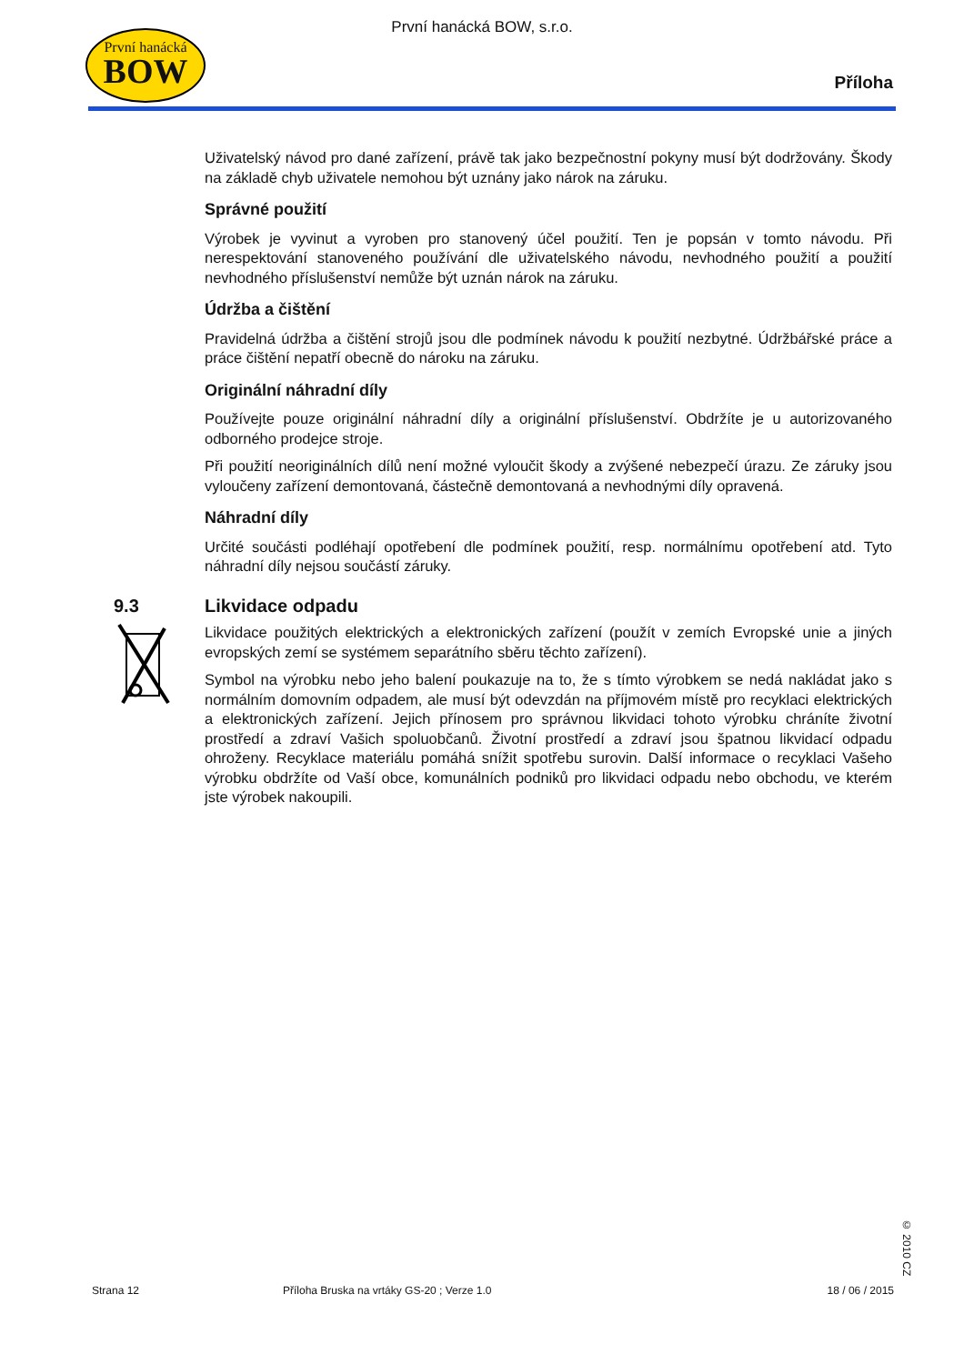První hanácká
BOW
První hanácká BOW, s.r.o.
Příloha
Uživatelský návod pro dané zařízení, právě tak jako bezpečnostní pokyny musí být dodržovány. Škody na základě chyb uživatele nemohou být uznány jako nárok na záruku.
Správné použití
Výrobek je vyvinut a vyroben pro stanovený účel použití. Ten je popsán v tomto návodu. Při nerespektování stanoveného používání dle uživatelského návodu, nevhodného použití a použití nevhodného příslušenství nemůže být uznán nárok na záruku.
Údržba a čištění
Pravidelná údržba a čištění strojů jsou dle podmínek návodu k použití nezbytné. Údržbářské práce a práce čištění nepatří obecně do nároku na záruku.
Originální náhradní díly
Používejte pouze originální náhradní díly a originální příslušenství. Obdržíte je u autorizovaného odborného prodejce stroje.
Při použití neoriginálních dílů není možné vyloučit škody a zvýšené nebezpečí úrazu. Ze záruky jsou vyloučeny zařízení demontovaná, částečně demontovaná a nevhodnými díly opravená.
Náhradní díly
Určité součásti podléhají opotřebení dle podmínek použití, resp. normálnímu opotřebení atd. Tyto náhradní díly nejsou součástí záruky.
9.3 Likvidace odpadu
Likvidace použitých elektrických a elektronických zařízení (použít v zemích Evropské unie a jiných evropských zemí se systémem separátního sběru těchto zařízení).
Symbol na výrobku nebo jeho balení poukazuje na to, že s tímto výrobkem se nedá nakládat jako s normálním domovním odpadem, ale musí být odevzdán na příjmovém místě pro recyklaci elektrických a elektronických zařízení. Jejich přínosem pro správnou likvidaci tohoto výrobku chráníte životní prostředí a zdraví Vašich spoluobčanů. Životní prostředí a zdraví jsou špatnou likvidací odpadu ohroženy. Recyklace materiálu pomáhá snížit spotřebu surovin. Další informace o recyklaci Vašeho výrobku obdržíte od Vaší obce, komunálních podniků pro likvidaci odpadu nebo obchodu, ve kterém jste výrobek nakoupili.
Strana 12 Příloha Bruska na vrtáky GS-20 ; Verze 1.0 18 / 06 / 2015
© 2010 CZ